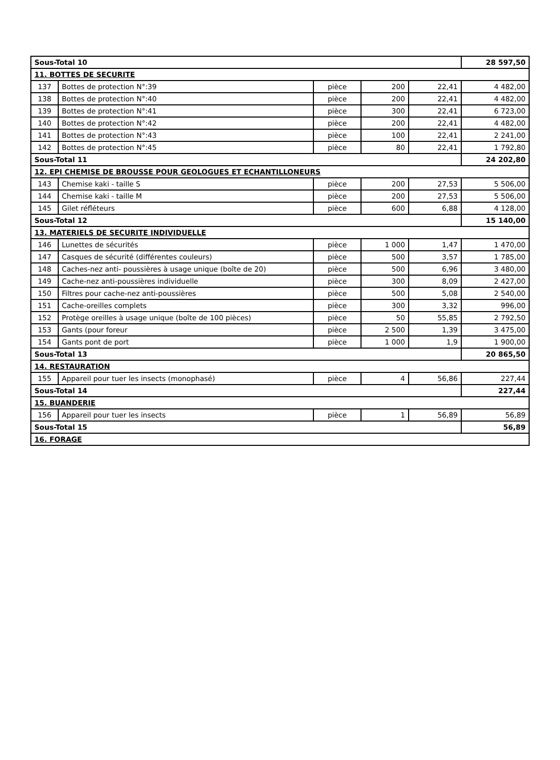| Sous-Total 10 | | | | | 28 597,50 |
| 11. BOTTES DE SECURITE | | | | | |
| 137 | Bottes de protection N°:39 | pièce | 200 | 22,41 | 4 482,00 |
| 138 | Bottes de protection N°:40 | pièce | 200 | 22,41 | 4 482,00 |
| 139 | Bottes de protection N°:41 | pièce | 300 | 22,41 | 6 723,00 |
| 140 | Bottes de protection N°:42 | pièce | 200 | 22,41 | 4 482,00 |
| 141 | Bottes de protection N°:43 | pièce | 100 | 22,41 | 2 241,00 |
| 142 | Bottes de protection N°:45 | pièce | 80 | 22,41 | 1 792,80 |
| Sous-Total 11 | | | | | 24 202,80 |
| 12. EPI CHEMISE DE BROUSSE POUR GEOLOGUES ET ECHANTILLONEURS | | | | | |
| 143 | Chemise kaki - taille S | pièce | 200 | 27,53 | 5 506,00 |
| 144 | Chemise kaki - taille M | pièce | 200 | 27,53 | 5 506,00 |
| 145 | Gilet réfléteurs | pièce | 600 | 6,88 | 4 128,00 |
| Sous-Total 12 | | | | | 15 140,00 |
| 13. MATERIELS DE SECURITE INDIVIDUELLE | | | | | |
| 146 | Lunettes de sécurités | pièce | 1 000 | 1,47 | 1 470,00 |
| 147 | Casques de sécurité (différentes couleurs) | pièce | 500 | 3,57 | 1 785,00 |
| 148 | Caches-nez anti- poussières à usage unique (boîte de 20) | pièce | 500 | 6,96 | 3 480,00 |
| 149 | Cache-nez anti-poussières individuelle | pièce | 300 | 8,09 | 2 427,00 |
| 150 | Filtres pour cache-nez anti-poussières | pièce | 500 | 5,08 | 2 540,00 |
| 151 | Cache-oreilles complets | pièce | 300 | 3,32 | 996,00 |
| 152 | Protège oreilles à usage unique (boîte de 100 pièces) | pièce | 50 | 55,85 | 2 792,50 |
| 153 | Gants (pour foreur | pièce | 2 500 | 1,39 | 3 475,00 |
| 154 | Gants pont de port | pièce | 1 000 | 1,9 | 1 900,00 |
| Sous-Total 13 | | | | | 20 865,50 |
| 14. RESTAURATION | | | | | |
| 155 | Appareil pour tuer les insects (monophasé) | pièce | 4 | 56,86 | 227,44 |
| Sous-Total 14 | | | | | 227,44 |
| 15. BUANDERIE | | | | | |
| 156 | Appareil pour tuer les insects | pièce | 1 | 56,89 | 56,89 |
| Sous-Total 15 | | | | | 56,89 |
| 16. FORAGE | | | | | |